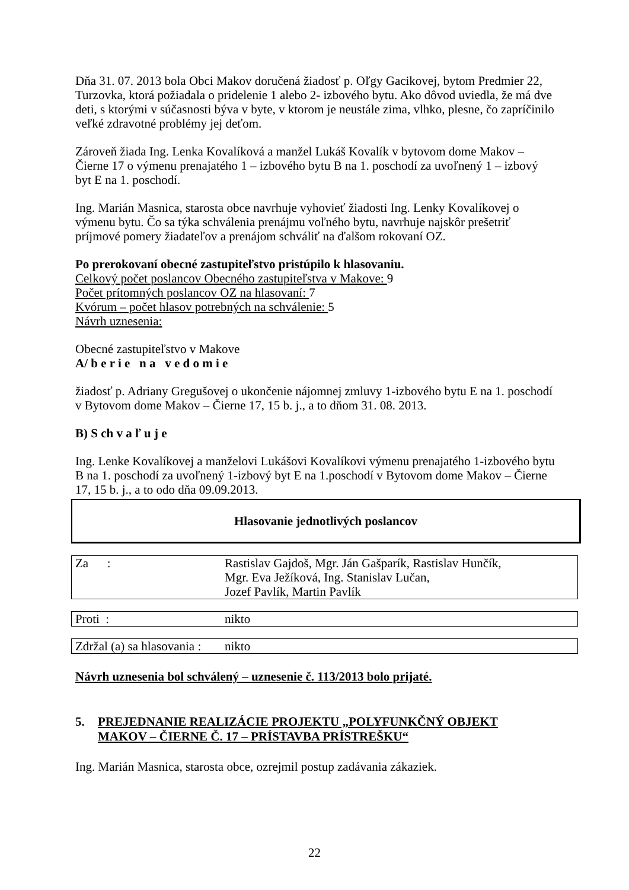Dňa 31. 07. 2013 bola Obci Makov doručená žiadosť p. Oľgy Gacikovej, bytom Predmier 22, Turzovka, ktorá požiadala o pridelenie 1 alebo 2- izbového bytu. Ako dôvod uviedla, že má dve deti, s ktorými v súčasnosti býva v byte, v ktorom je neustále zima, vlhko, plesne, čo zapríčinilo veľké zdravotné problémy jej deťom.
Zároveň žiada Ing. Lenka Kovalíková a manžel Lukáš Kovalík v bytovom dome Makov – Čierne 17 o výmenu prenajatého 1 – izbového bytu B na 1. poschodí za uvoľnený 1 – izbový byt E na 1. poschodí.
Ing. Marián Masnica, starosta obce navrhuje vyhovieť žiadosti Ing. Lenky Kovalíkovej o výmenu bytu. Čo sa týka schválenia prenájmu voľného bytu, navrhuje najskôr prešetriť príjmové pomery žiadateľov a prenájom schváliť na ďalšom rokovaní OZ.
Po prerokovaní obecné zastupiteľstvo pristúpilo k hlasovaniu.
Celkový počet poslancov Obecného zastupiteľstva v Makove: 9
Počet prítomných poslancov OZ na hlasovaní: 7
Kvórum – počet hlasov potrebných na schválenie: 5
Návrh uznesenia:
Obecné zastupiteľstvo v Makove
A/ b e r i e n a v e d o m i e
žiadosť p. Adriany Gregušovej o ukončenie nájomnej zmluvy 1-izbového bytu E na 1. poschodí v Bytovom dome Makov – Čierne 17, 15 b. j., a to dňom 31. 08. 2013.
B) S ch v a ľ u j e
Ing. Lenke Kovalíkovej a manželovi Lukášovi Kovalíkovi výmenu prenajatého 1-izbového bytu B na 1. poschodí za uvoľnený 1-izbový byt E na 1.poschodí v Bytovom dome Makov – Čierne 17, 15 b. j., a to odo dňa 09.09.2013.
Hlasovanie jednotlivých poslancov
| Za : | Rastislav Gajdoš, Mgr. Ján Gašparík, Rastislav Hunčík, Mgr. Eva Ježíková, Ing. Stanislav Lučan, Jozef Pavlík, Martin Pavlík |
| Proti : | nikto |
| Zdržal (a) sa hlasovania : | nikto |
Návrh uznesenia bol schválený – uznesenie č. 113/2013 bolo prijaté.
5. PREJEDNANIE REALIZÁCIE PROJEKTU „POLYFUNKČNÝ OBJEKT
MAKOV – ČIERNE Č. 17 – PRÍSTAVBA PRÍSTREŠKU“
Ing. Marián Masnica, starosta obce, ozrejmil postup zadávania zákaziek.
22